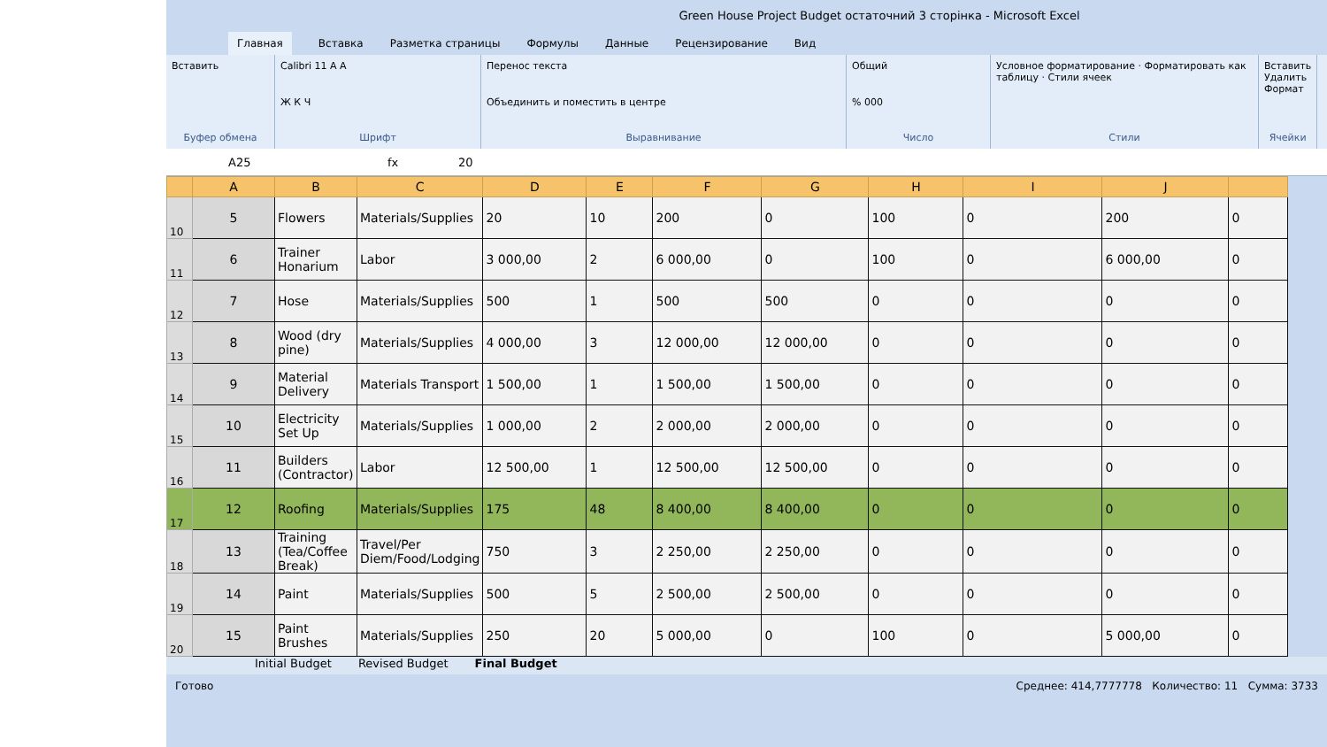Green House Project Budget остаточний 3 сторінка - Microsoft Excel
Главная Вставка Разметка страницы Формулы Данные Рецензирование Вид
Вставить
Буфер обмена
Calibri 11 A A
Ж К Ч
Шрифт
Перенос текста
Объединить и поместить в центре
Выравнивание
Общий% 000
Число
Условное форматирование · Форматировать как таблицу · Стили ячеек
Стили
Вставить
Удалить
Формат
Ячейки
A25 fx 20
| | A | B | C | D | E | F | G | H | I | J | |
| --- | --- | --- | --- | --- | --- | --- | --- | --- | --- | --- | --- |
| 10 | 5 | Flowers | Materials/Supplies | 20 | 10 | 200 | 0 | 100 | 0 | 200 | 0 |
| 11 | 6 | Trainer Honarium | Labor | 3 000,00 | 2 | 6 000,00 | 0 | 100 | 0 | 6 000,00 | 0 |
| 12 | 7 | Hose | Materials/Supplies | 500 | 1 | 500 | 500 | 0 | 0 | 0 | 0 |
| 13 | 8 | Wood (dry pine) | Materials/Supplies | 4 000,00 | 3 | 12 000,00 | 12 000,00 | 0 | 0 | 0 | 0 |
| 14 | 9 | Material Delivery | Materials Transport | 1 500,00 | 1 | 1 500,00 | 1 500,00 | 0 | 0 | 0 | 0 |
| 15 | 10 | Electricity Set Up | Materials/Supplies | 1 000,00 | 2 | 2 000,00 | 2 000,00 | 0 | 0 | 0 | 0 |
| 16 | 11 | Builders (Contractor) | Labor | 12 500,00 | 1 | 12 500,00 | 12 500,00 | 0 | 0 | 0 | 0 |
| 17 | 12 | Roofing | Materials/Supplies | 175 | 48 | 8 400,00 | 8 400,00 | 0 | 0 | 0 | 0 |
| 18 | 13 | Training (Tea/Coffee Break) | Travel/Per Diem/Food/Lodging | 750 | 3 | 2 250,00 | 2 250,00 | 0 | 0 | 0 | 0 |
| 19 | 14 | Paint | Materials/Supplies | 500 | 5 | 2 500,00 | 2 500,00 | 0 | 0 | 0 | 0 |
| 20 | 15 | Paint Brushes | Materials/Supplies | 250 | 20 | 5 000,00 | 0 | 100 | 0 | 5 000,00 | 0 |
Initial Budget Revised Budget Final Budget
Готово Среднее: 414,7777778 Количество: 11 Сумма: 3733